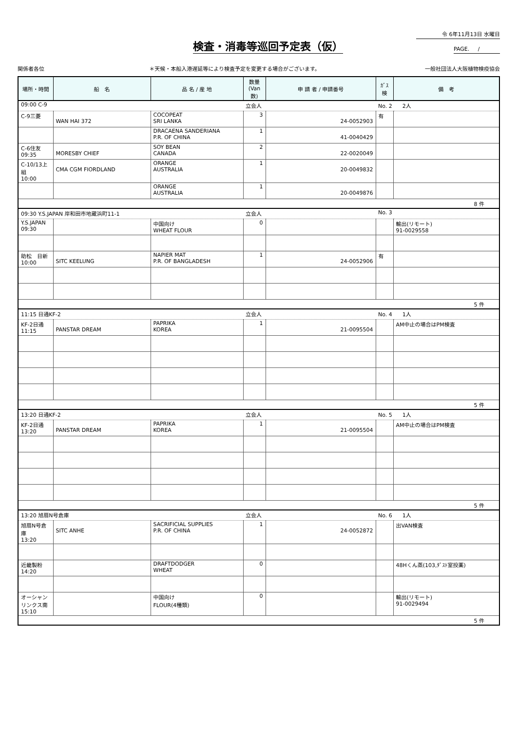検査・消毒等巡回予定表（仮）
令 6年11月13日 水曜日
PAGE. /
関係者各位 ＊天候・本船入港遅延等により検査予定を変更する場合がございます。 一般社団法人大阪植物検疫協会
| 場所・時間 | 船 名 | 品 名 / 産 地 | 数量 (Van数) | 申 請 者 / 申請番号 | ｶﾞｽ検 | 備 考 |
| --- | --- | --- | --- | --- | --- | --- |
| 09:00 C-9 | | | 立会人 | | No. 2 2人 | |
| C-9三菱 | WAN HAI 372 | COCOPEAT SRI LANKA | 3 | 24-0052903 | 有 | |
| | | DRACAENA SANDERIANA P.R. OF CHINA | 1 | 41-0040429 | | |
| C-6住友 09:35 | MORESBY CHIEF | SOY BEAN CANADA | 2 | 22-0020049 | | |
| C-10/13上組 10:00 | CMA CGM FIORDLAND | ORANGE AUSTRALIA | 1 | 20-0049832 | | |
| | | ORANGE AUSTRALIA | 1 | 20-0049876 | | |
| 8 件 | | | | | | |
| 09:30 Y.S.JAPAN 岸和田市地蔵浜町11-1 | | | 立会人 | | No. 3 | |
| Y.S.JAPAN 09:30 | | 中国向け WHEAT FLOUR | 0 | | | 輸出(リモート) 91-0029558 |
| 助松 日新 10:00 | SITC KEELUNG | NAPIER MAT P.R. OF BANGLADESH | 1 | 24-0052906 | 有 | |
| 5 件 | | | | | | |
| 11:15 日通KF-2 | | | 立会人 | | No. 4 1人 | |
| KF-2日通 11:15 | PANSTAR DREAM | PAPRIKA KOREA | 1 | 21-0095504 | | AM中止の場合はPM検査 |
| 5 件 | | | | | | |
| 13:20 日通KF-2 | | | 立会人 | | No. 5 1人 | |
| KF-2日通 13:20 | PANSTAR DREAM | PAPRIKA KOREA | 1 | 21-0095504 | | AM中止の場合はPM検査 |
| 5 件 | | | | | | |
| 13:20 旭扇N号倉庫 | | | 立会人 | | No. 6 1人 | |
| 旭扇N号倉庫 13:20 | SITC ANHE | SACRIFICIAL SUPPLIES P.R. OF CHINA | 1 | 24-0052872 | | 出VAN検査 |
| 近畿製粉 14:20 | | DRAFTDODGER WHEAT | 0 | | | 48Hくん蒸(103,ﾀﾞｽﾄ室投薬) |
| オーシャンリンクス南 15:10 | | 中国向け FLOUR(4種類) | 0 | | | 輸出(リモート) 91-0029494 |
| 5 件 | | | | | | |